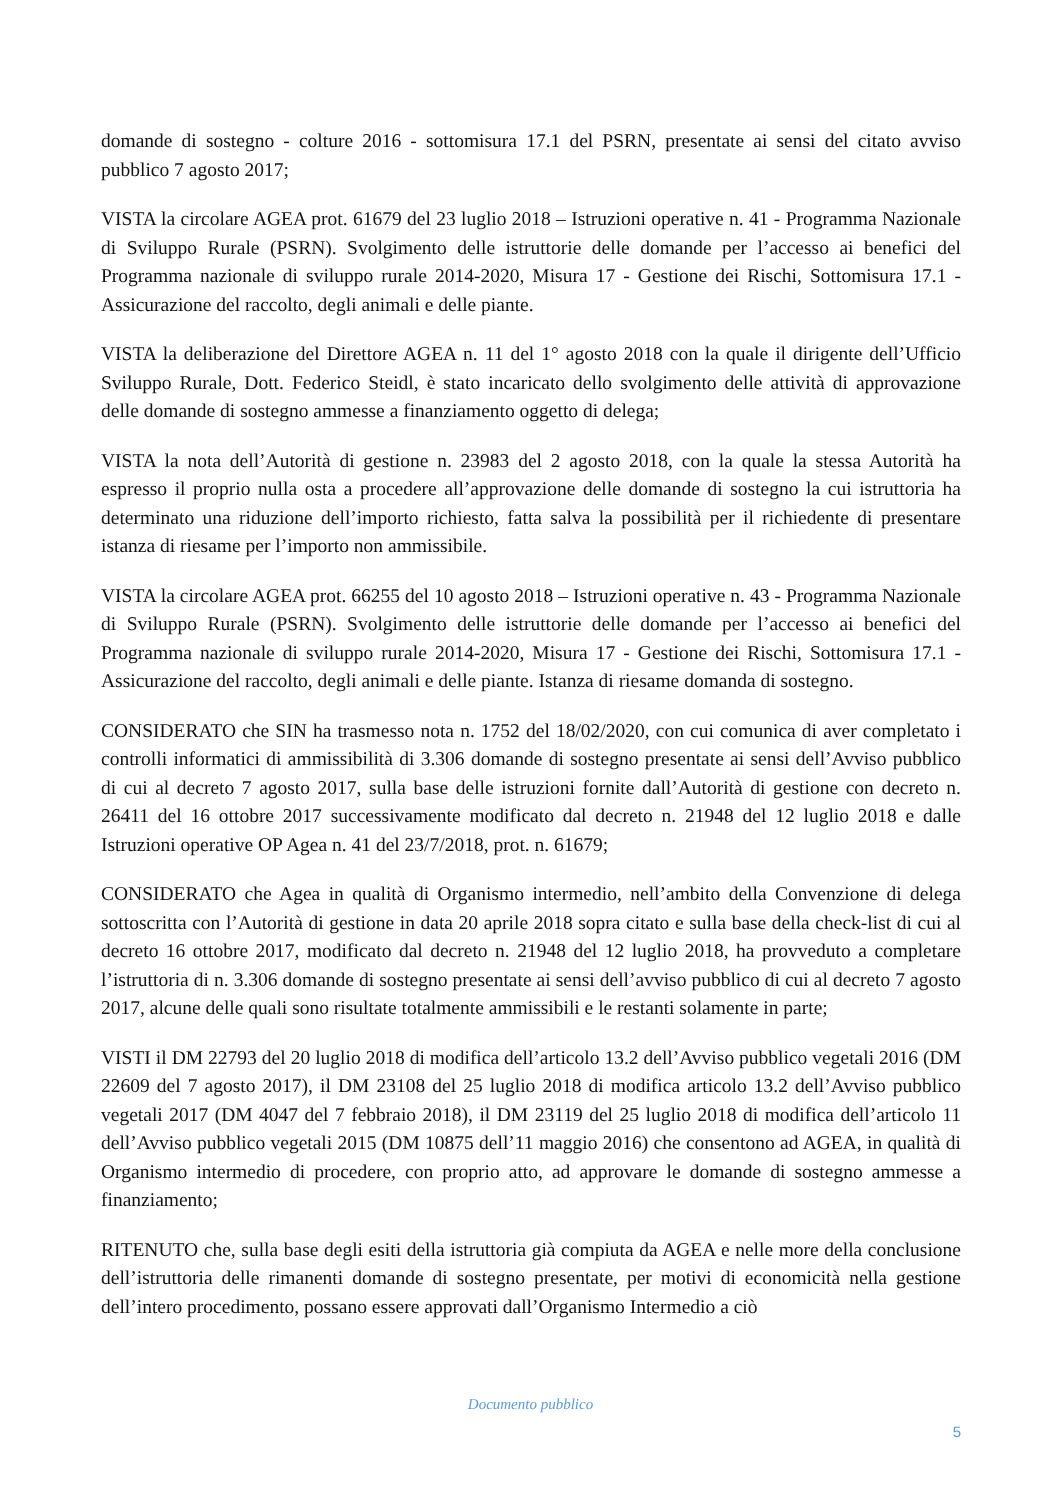domande di sostegno - colture 2016 - sottomisura 17.1 del PSRN, presentate ai sensi del citato avviso pubblico 7 agosto 2017;
VISTA la circolare AGEA prot. 61679 del 23 luglio 2018 – Istruzioni operative n. 41 - Programma Nazionale di Sviluppo Rurale (PSRN). Svolgimento delle istruttorie delle domande per l’accesso ai benefici del Programma nazionale di sviluppo rurale 2014-2020, Misura 17 - Gestione dei Rischi, Sottomisura 17.1 - Assicurazione del raccolto, degli animali e delle piante.
VISTA la deliberazione del Direttore AGEA n. 11 del 1° agosto 2018 con la quale il dirigente dell’Ufficio Sviluppo Rurale, Dott. Federico Steidl, è stato incaricato dello svolgimento delle attività di approvazione delle domande di sostegno ammesse a finanziamento oggetto di delega;
VISTA la nota dell’Autorità di gestione n. 23983 del 2 agosto 2018, con la quale la stessa Autorità ha espresso il proprio nulla osta a procedere all’approvazione delle domande di sostegno la cui istruttoria ha determinato una riduzione dell’importo richiesto, fatta salva la possibilità per il richiedente di presentare istanza di riesame per l’importo non ammissibile.
VISTA la circolare AGEA prot. 66255 del 10 agosto 2018 – Istruzioni operative n. 43 - Programma Nazionale di Sviluppo Rurale (PSRN). Svolgimento delle istruttorie delle domande per l’accesso ai benefici del Programma nazionale di sviluppo rurale 2014-2020, Misura 17 - Gestione dei Rischi, Sottomisura 17.1 - Assicurazione del raccolto, degli animali e delle piante. Istanza di riesame domanda di sostegno.
CONSIDERATO che SIN ha trasmesso nota n. 1752 del 18/02/2020, con cui comunica di aver completato i controlli informatici di ammissibilità di 3.306 domande di sostegno presentate ai sensi dell’Avviso pubblico di cui al decreto 7 agosto 2017, sulla base delle istruzioni fornite dall’Autorità di gestione con decreto n. 26411 del 16 ottobre 2017 successivamente modificato dal decreto n. 21948 del 12 luglio 2018 e dalle Istruzioni operative OP Agea n. 41 del 23/7/2018, prot. n. 61679;
CONSIDERATO che Agea in qualità di Organismo intermedio, nell’ambito della Convenzione di delega sottoscritta con l’Autorità di gestione in data 20 aprile 2018 sopra citato e sulla base della check-list di cui al decreto 16 ottobre 2017, modificato dal decreto n. 21948 del 12 luglio 2018, ha provveduto a completare l’istruttoria di n. 3.306 domande di sostegno presentate ai sensi dell’avviso pubblico di cui al decreto 7 agosto 2017, alcune delle quali sono risultate totalmente ammissibili e le restanti solamente in parte;
VISTI il DM 22793 del 20 luglio 2018 di modifica dell’articolo 13.2 dell’Avviso pubblico vegetali 2016 (DM 22609 del 7 agosto 2017), il DM 23108 del 25 luglio 2018 di modifica articolo 13.2 dell’Avviso pubblico vegetali 2017 (DM 4047 del 7 febbraio 2018), il DM 23119 del 25 luglio 2018 di modifica dell’articolo 11 dell’Avviso pubblico vegetali 2015 (DM 10875 dell’11 maggio 2016) che consentono ad AGEA, in qualità di Organismo intermedio di procedere, con proprio atto, ad approvare le domande di sostegno ammesse a finanziamento;
RITENUTO che, sulla base degli esiti della istruttoria già compiuta da AGEA e nelle more della conclusione dell’istruttoria delle rimanenti domande di sostegno presentate, per motivi di economicità nella gestione dell’intero procedimento, possano essere approvati dall’Organismo Intermedio a ciò
Documento pubblico
5